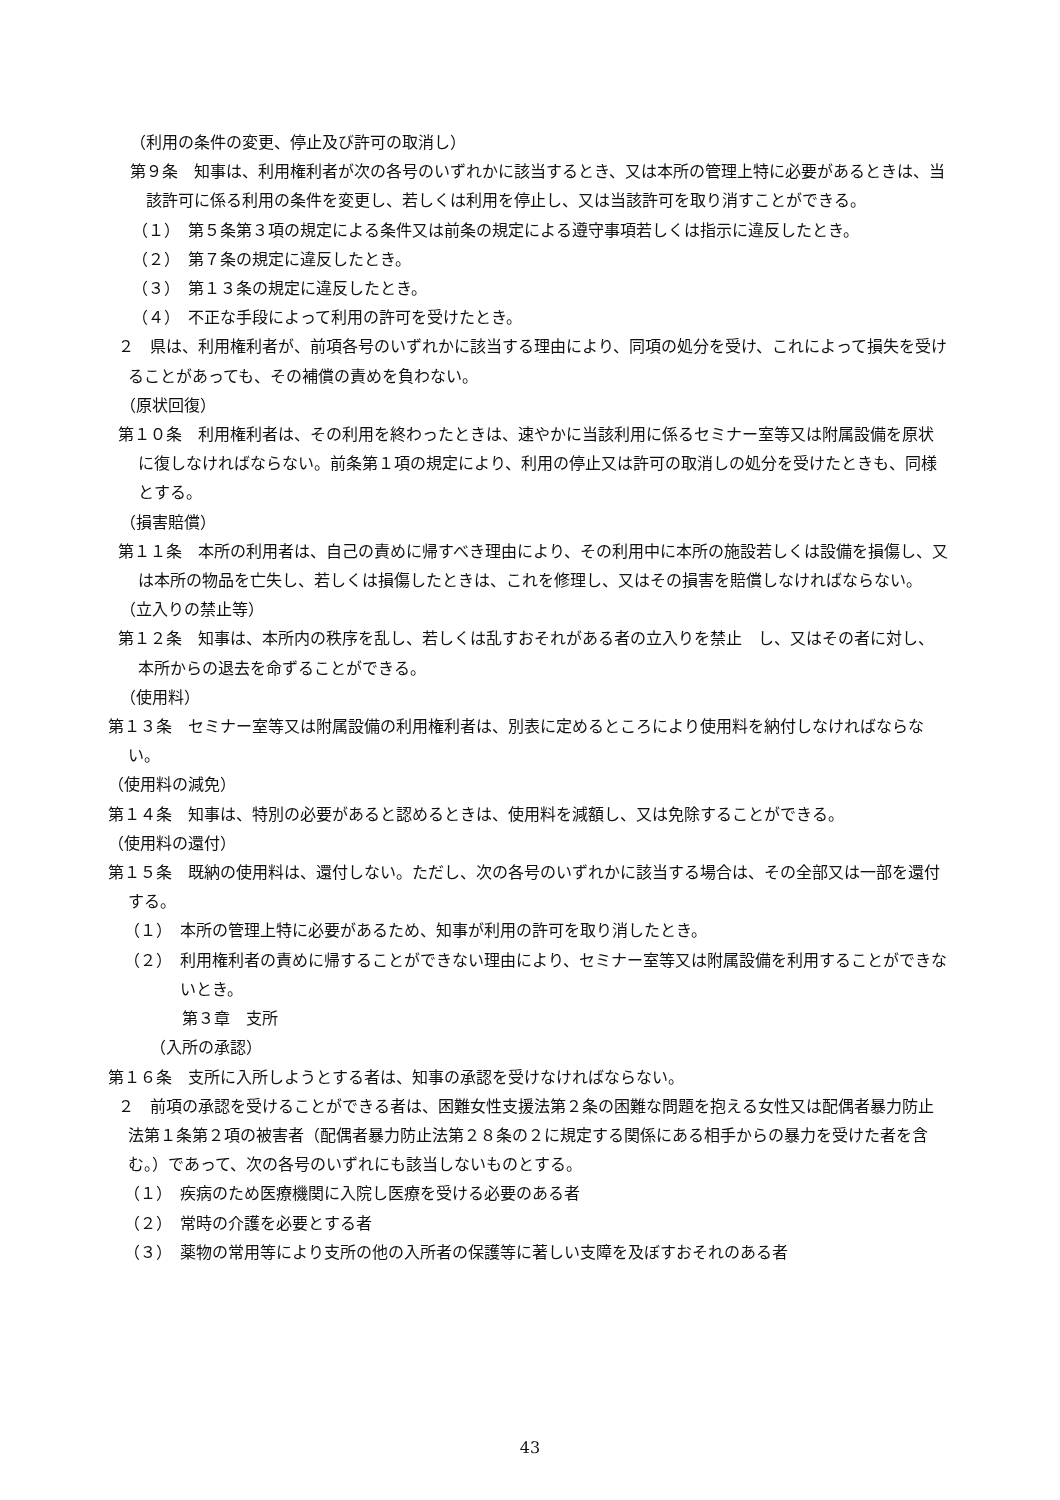（利用の条件の変更、停止及び許可の取消し）
第９条　知事は、利用権利者が次の各号のいずれかに該当するとき、又は本所の管理上特に必要があるときは、当該許可に係る利用の条件を変更し、若しくは利用を停止し、又は当該許可を取り消すことができる。
（１）　第５条第３項の規定による条件又は前条の規定による遵守事項若しくは指示に違反したとき。
（２）　第７条の規定に違反したとき。
（３）　第１３条の規定に違反したとき。
（４）　不正な手段によって利用の許可を受けたとき。
２　県は、利用権利者が、前項各号のいずれかに該当する理由により、同項の処分を受け、これによって損失を受けることがあっても、その補償の責めを負わない。
（原状回復）
第１０条　利用権利者は、その利用を終わったときは、速やかに当該利用に係るセミナー室等又は附属設備を原状に復しなければならない。前条第１項の規定により、利用の停止又は許可の取消しの処分を受けたときも、同様とする。
（損害賠償）
第１１条　本所の利用者は、自己の責めに帰すべき理由により、その利用中に本所の施設若しくは設備を損傷し、又は本所の物品を亡失し、若しくは損傷したときは、これを修理し、又はその損害を賠償しなければならない。
（立入りの禁止等）
第１２条　知事は、本所内の秩序を乱し、若しくは乱すおそれがある者の立入りを禁止　し、又はその者に対し、本所からの退去を命ずることができる。
（使用料）
第１３条　セミナー室等又は附属設備の利用権利者は、別表に定めるところにより使用料を納付しなければならない。
（使用料の減免）
第１４条　知事は、特別の必要があると認めるときは、使用料を減額し、又は免除することができる。
（使用料の還付）
第１５条　既納の使用料は、還付しない。ただし、次の各号のいずれかに該当する場合は、その全部又は一部を還付する。
（１）　本所の管理上特に必要があるため、知事が利用の許可を取り消したとき。
（２）　利用権利者の責めに帰することができない理由により、セミナー室等又は附属設備を利用することができないとき。
第３章　支所
（入所の承認）
第１６条　支所に入所しようとする者は、知事の承認を受けなければならない。
２　前項の承認を受けることができる者は、困難女性支援法第２条の困難な問題を抱える女性又は配偶者暴力防止法第１条第２項の被害者（配偶者暴力防止法第２８条の２に規定する関係にある相手からの暴力を受けた者を含む。）であって、次の各号のいずれにも該当しないものとする。
（１）　疾病のため医療機関に入院し医療を受ける必要のある者
（２）　常時の介護を必要とする者
（３）　薬物の常用等により支所の他の入所者の保護等に著しい支障を及ぼすおそれのある者
43